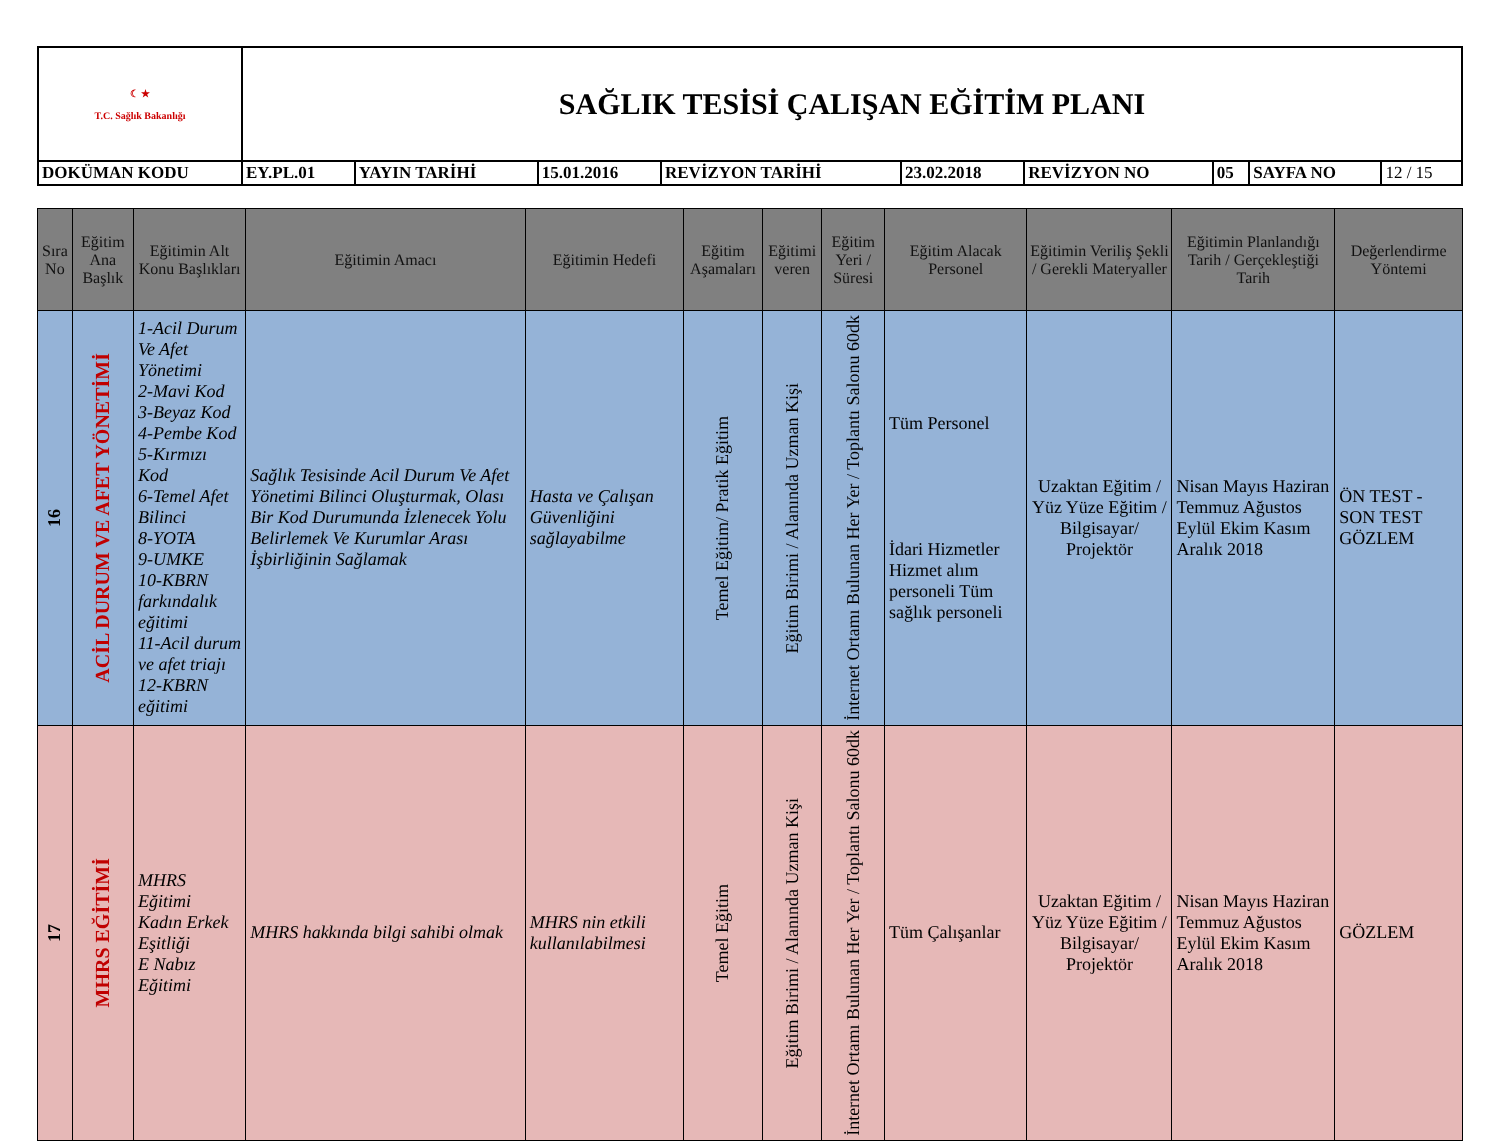| ☾ ★ T.C. Sağlık Bakanlığı | SAĞLIK TESİSİ ÇALIŞAN EĞİTİM PLANI | | | | | | | | |
| DOKÜMAN KODU | EY.PL.01 | YAYIN TARİHİ | 15.01.2016 | REVİZYON TARİHİ | 23.02.2018 | REVİZYON NO | 05 | SAYFA NO | 12 / 15 |
| Sıra No | Eğitim Ana Başlık | Eğitimin Alt Konu Başlıkları | Eğitimin Amacı | Eğitimin Hedefi | Eğitim Aşamaları | Eğitimi veren | Eğitim Yeri / Süresi | Eğitim Alacak Personel | Eğitimin Veriliş Şekli / Gerekli Materyaller | Eğitimin Planlandığı Tarih / Gerçekleştiği Tarih | Değerlendirme Yöntemi |
| --- | --- | --- | --- | --- | --- | --- | --- | --- | --- | --- | --- |
| 16 | ACİL DURUM VE AFET YÖNETİMİ | 1-Acil Durum Ve Afet Yönetimi 2-Mavi Kod 3-Beyaz Kod 4-Pembe Kod 5-Kırmızı Kod 6-Temel Afet Bilinci 8-YOTA 9-UMKE 10-KBRN farkındalık eğitimi 11-Acil durum ve afet triajı 12-KBRN eğitimi | Sağlık Tesisinde Acil Durum Ve Afet Yönetimi Bilinci Oluşturmak, Olası Bir Kod Durumunda İzlenecek Yolu Belirlemek Ve Kurumlar Arası İşbirliğinin Sağlamak | Hasta ve Çalışan Güvenliğini sağlayabilme | Temel Eğitim/ Pratik Eğitim | Eğitim Birimi / Alanında Uzman Kişi | İnternet Ortamı Bulunan Her Yer / Toplantı Salonu 60dk | Tüm Personel İdari Hizmetler Hizmet alım personeli Tüm sağlık personeli | Uzaktan Eğitim / Yüz Yüze Eğitim / Bilgisayar/ Projektör | Nisan Mayıs Haziran Temmuz Ağustos Eylül Ekim Kasım Aralık 2018 | ÖN TEST - SON TEST GÖZLEM |
| 17 | MHRS EĞİTİMİ | MHRS Eğitimi Kadın Erkek Eşitliği E Nabız Eğitimi | MHRS hakkında bilgi sahibi olmak | MHRS nin etkili kullanılabilmesi | Temel Eğitim | Eğitim Birimi / Alanında Uzman Kişi | İnternet Ortamı Bulunan Her Yer / Toplantı Salonu 60dk | Tüm Çalışanlar | Uzaktan Eğitim / Yüz Yüze Eğitim / Bilgisayar/ Projektör | Nisan Mayıs Haziran Temmuz Ağustos Eylül Ekim Kasım Aralık 2018 | GÖZLEM |